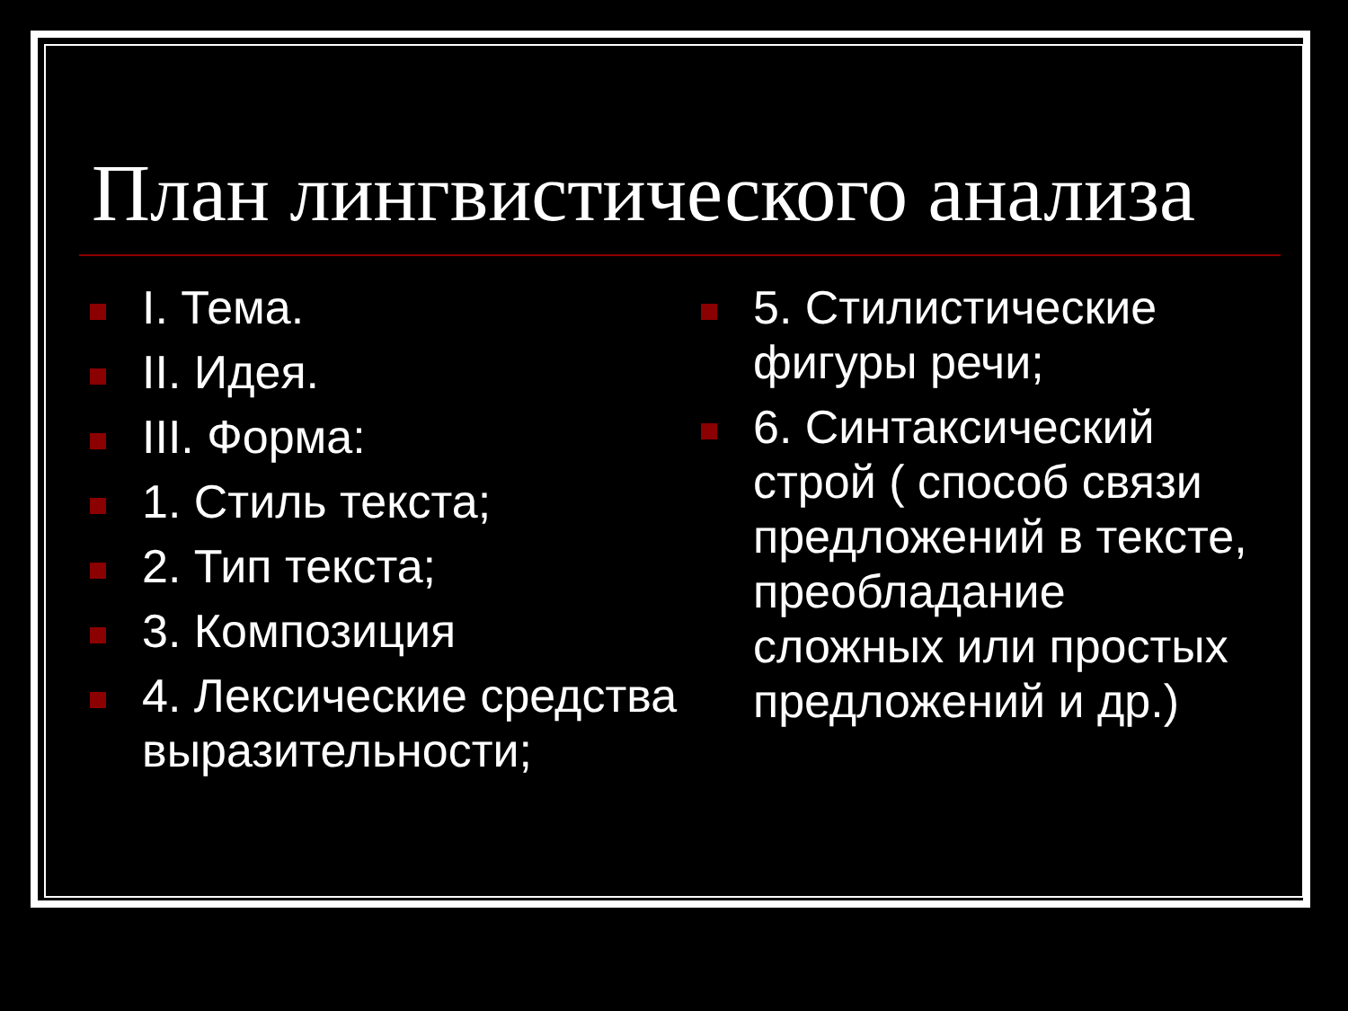План лингвистического анализа
I. Тема.
II. Идея.
III. Форма:
1. Стиль текста;
2. Тип текста;
3. Композиция
4. Лексические средства выразительности;
5. Стилистические фигуры речи;
6. Синтаксический строй ( способ связи предложений в тексте, преобладание сложных или простых предложений и др.)